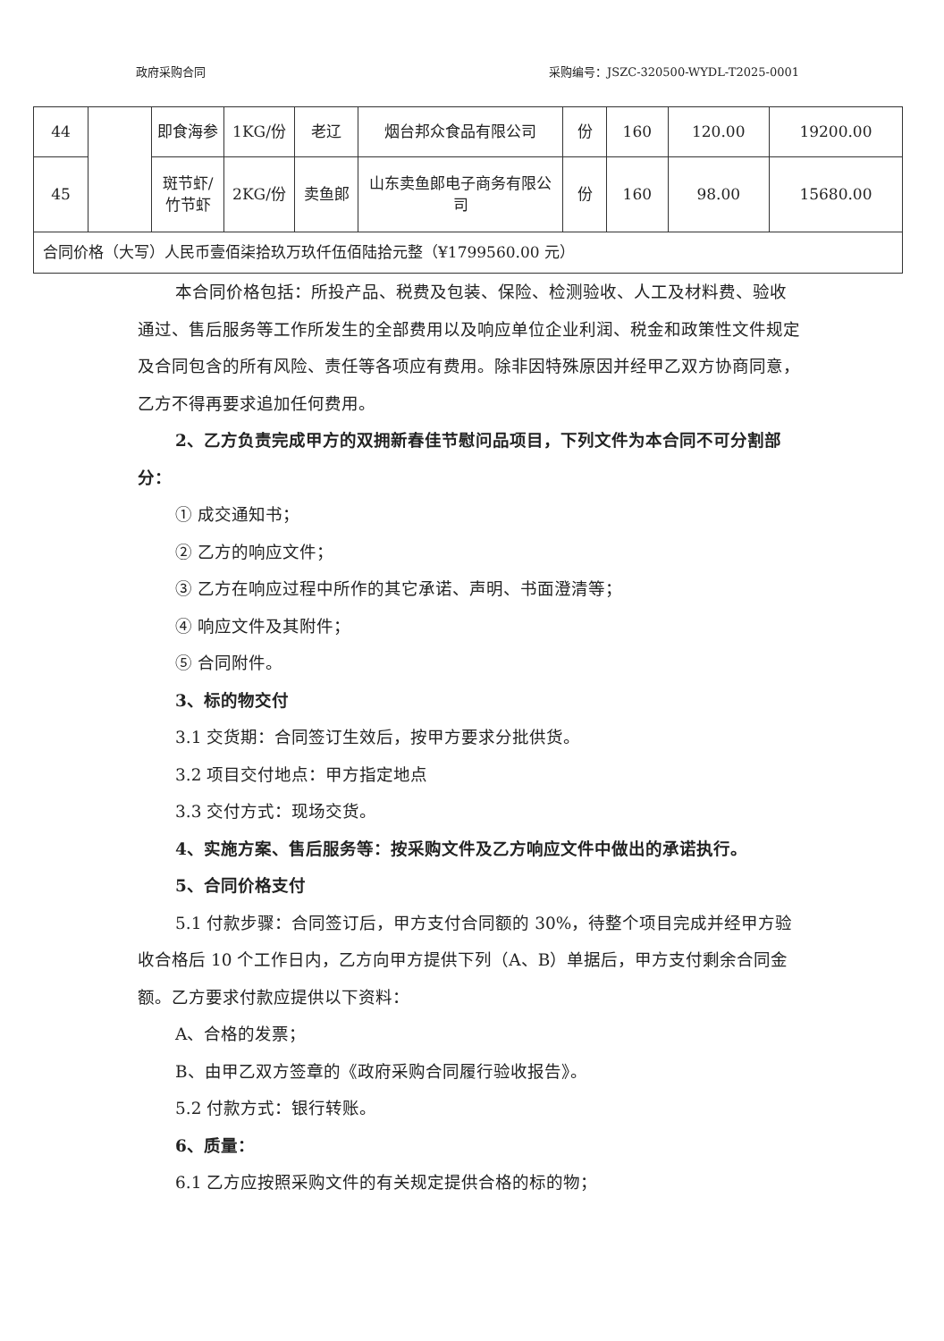政府采购合同 采购编号：JSZC-320500-WYDL-T2025-0001
| 44 | | 即食海参 | 1KG/份 | 老辽 | 烟台邦众食品有限公司 | 份 | 160 | 120.00 | 19200.00 |
| 45 | | 斑节虾/竹节虾 | 2KG/份 | 卖鱼郎 | 山东卖鱼郎电子商务有限公司 | 份 | 160 | 98.00 | 15680.00 |
| 合同价格（大写）人民币壹佰柒拾玖万玖仟伍佰陆拾元整（¥1799560.00 元） | | | | | | | | | |
本合同价格包括：所投产品、税费及包装、保险、检测验收、人工及材料费、验收通过、售后服务等工作所发生的全部费用以及响应单位企业利润、税金和政策性文件规定及合同包含的所有风险、责任等各项应有费用。除非因特殊原因并经甲乙双方协商同意，乙方不得再要求追加任何费用。
2、乙方负责完成甲方的双拥新春佳节慰问品项目，下列文件为本合同不可分割部分：
① 成交通知书；
② 乙方的响应文件；
③ 乙方在响应过程中所作的其它承诺、声明、书面澄清等；
④ 响应文件及其附件；
⑤ 合同附件。
3、标的物交付
3.1 交货期：合同签订生效后，按甲方要求分批供货。
3.2 项目交付地点：甲方指定地点
3.3 交付方式：现场交货。
4、实施方案、售后服务等：按采购文件及乙方响应文件中做出的承诺执行。
5、合同价格支付
5.1 付款步骤：合同签订后，甲方支付合同额的 30%，待整个项目完成并经甲方验收合格后 10 个工作日内，乙方向甲方提供下列（A、B）单据后，甲方支付剩余合同金额。乙方要求付款应提供以下资料：
A、合格的发票；
B、由甲乙双方签章的《政府采购合同履行验收报告》。
5.2 付款方式：银行转账。
6、质量：
6.1 乙方应按照采购文件的有关规定提供合格的标的物；